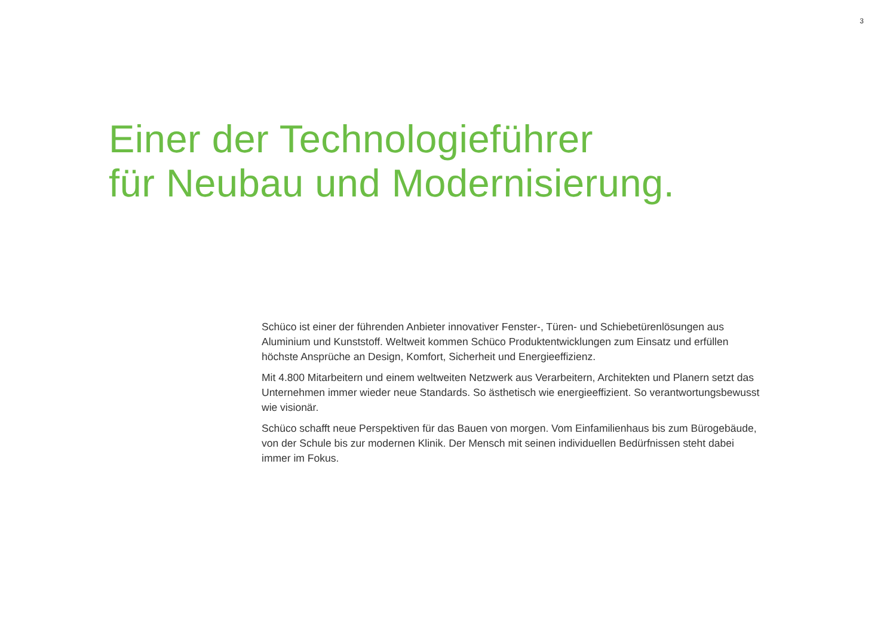3
Einer der Technologieführer
für Neubau und Modernisierung.
Schüco ist einer der führenden Anbieter innovativer Fenster-, Türen- und Schiebetürenlösungen aus Aluminium und Kunststoff. Weltweit kommen Schüco Produktentwicklungen zum Einsatz und erfüllen höchste Ansprüche an Design, Komfort, Sicherheit und Energieeffizienz.
Mit 4.800 Mitarbeitern und einem weltweiten Netzwerk aus Verarbeitern, Architekten und Planern setzt das Unternehmen immer wieder neue Standards. So ästhetisch wie energieeffizient. So verantwortungsbewusst wie visionär.
Schüco schafft neue Perspektiven für das Bauen von morgen. Vom Einfamilienhaus bis zum Bürogebäude, von der Schule bis zur modernen Klinik. Der Mensch mit seinen individuellen Bedürfnissen steht dabei immer im Fokus.